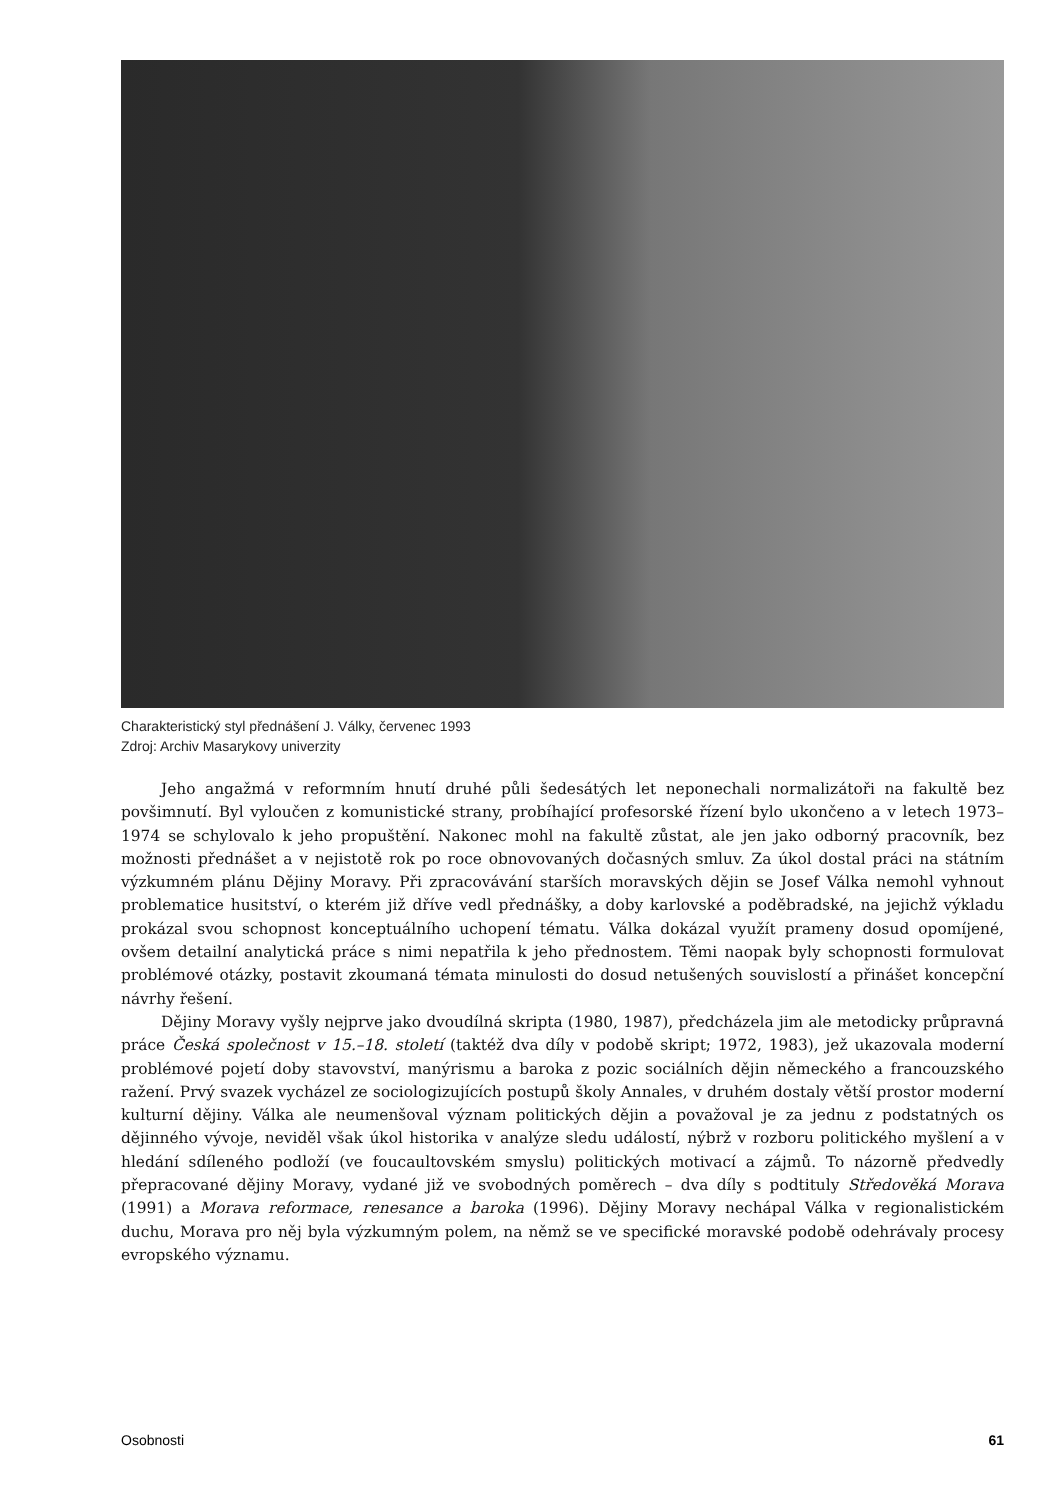Charakteristický styl přednášení J. Války, červenec 1993
Zdroj: Archiv Masarykovy univerzity
Jeho angažmá v reformním hnutí druhé půli šedesátých let neponechali normalizátoři na fakultě bez povšimnutí. Byl vyloučen z komunistické strany, probíhající profesorské řízení bylo ukončeno a v letech 1973–1974 se schylovalo k jeho propuštění. Nakonec mohl na fakultě zůstat, ale jen jako odborný pracovník, bez možnosti přednášet a v nejistotě rok po roce obnovovaných dočasných smluv. Za úkol dostal práci na státním výzkumném plánu Dějiny Moravy. Při zpracovávání starších moravských dějin se Josef Válka nemohl vyhnout problematice husitství, o kterém již dříve vedl přednášky, a doby karlovské a poděbradské, na jejichž výkladu prokázal svou schopnost konceptuálního uchopení tématu. Válka dokázal využít prameny dosud opomíjené, ovšem detailní analytická práce s nimi nepatřila k jeho přednostem. Těmi naopak byly schopnosti formulovat problémové otázky, postavit zkoumaná témata minulosti do dosud netušených souvislostí a přinášet koncepční návrhy řešení.
Dějiny Moravy vyšly nejprve jako dvoudílná skripta (1980, 1987), předcházela jim ale metodicky průpravná práce Česká společnost v 15.–18. století (taktéž dva díly v podobě skript; 1972, 1983), jež ukazovala moderní problémové pojetí doby stavovství, manýrismu a baroka z pozic sociálních dějin německého a francouzského ražení. Prvý svazek vycházel ze sociologizujících postupů školy Annales, v druhém dostaly větší prostor moderní kulturní dějiny. Válka ale neumenšoval význam politických dějin a považoval je za jednu z podstatných os dějinného vývoje, neviděl však úkol historika v analýze sledu událostí, nýbrž v rozboru politického myšlení a v hledání sdíleného podloží (ve foucaultovském smyslu) politických motivací a zájmů. To názorně předvedly přepracované dějiny Moravy, vydané již ve svobodných poměrech – dva díly s podtituly Středověká Morava (1991) a Morava reformace, renesance a baroka (1996). Dějiny Moravy nechápal Válka v regionalistickém duchu, Morava pro něj byla výzkumným polem, na němž se ve specifické moravské podobě odehrávaly procesy evropského významu.
Osobnosti 61